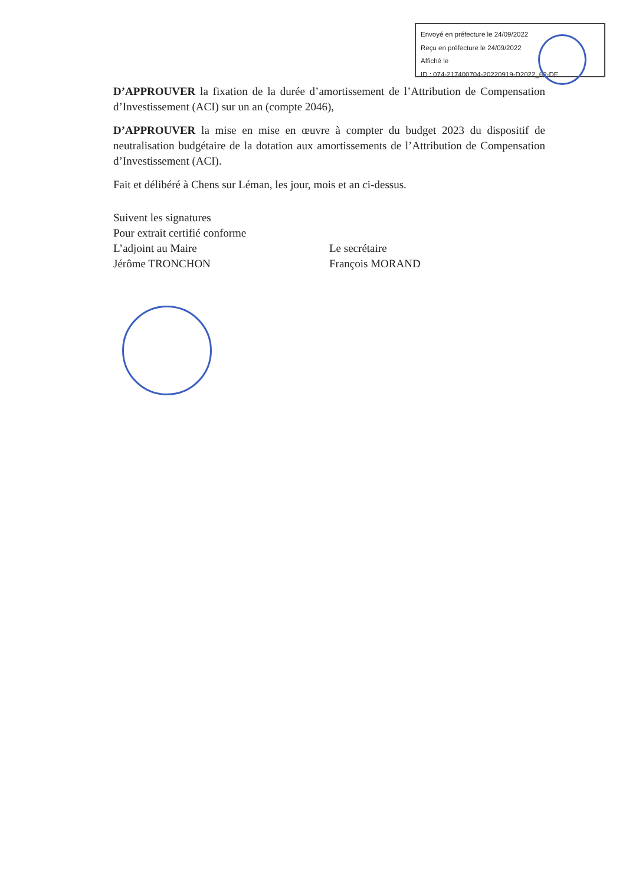Envoyé en préfecture le 24/09/2022
Reçu en préfecture le 24/09/2022
Affiché le
ID : 074-217400704-20220919-D2022_62-DE
D’APPROUVER la fixation de la durée d’amortissement de l’Attribution de Compensation d’Investissement (ACI) sur un an (compte 2046),
D’APPROUVER la mise en mise en œuvre à compter du budget 2023 du dispositif de neutralisation budgétaire de la dotation aux amortissements de l’Attribution de Compensation d’Investissement (ACI).
Fait et délibéré à Chens sur Léman, les jour, mois et an ci-dessus.
Suivent les signatures
Pour extrait certifié conforme
L’adjoint au Maire
Jérôme TRONCHON
Le secrétaire
François MORAND